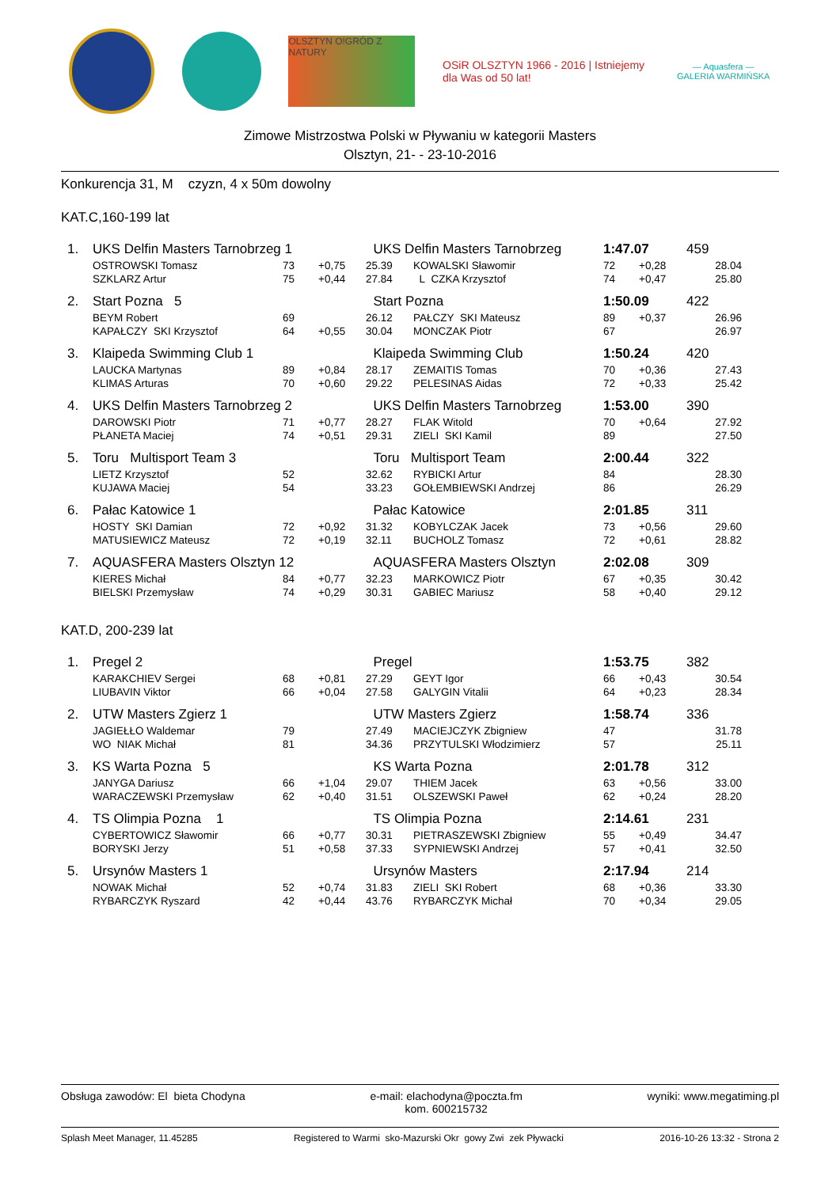OLSZTYN O!GRÓD Z NATURY
OSiR OLSZTYN 1966 - 2016 | Istniejemy dla Was od 50 lat!
— Aquasfera —
GALERIA WARMIŃSKA
Zimowe Mistrzostwa Polski w Pływaniu w kategorii Masters
Olsztyn, 21- - 23-10-2016
Konkurencja 31, M czyzn, 4 x 50m dowolny
KAT.C,160-199 lat
| 1. | UKS Delfin Masters Tarnobrzeg 1 | | | UKS Delfin Masters Tarnobrzeg | | 1:47.07 | | 459 |
| | OSTROWSKI Tomasz | 73 | +0,75 | 25.39 | KOWALSKI Sławomir | 72 | +0,28 | 28.04 |
| | SZKLARZ Artur | 75 | +0,44 | 27.84 | L CZKA Krzysztof | 74 | +0,47 | 25.80 |
| 2. | Start Pozna 5 | | | Start Pozna | | 1:50.09 | | 422 |
| | BEYM Robert | 69 | | 26.12 | PAŁCZY SKI Mateusz | 89 | +0,37 | 26.96 |
| | KAPAŁCZY SKI Krzysztof | 64 | +0,55 | 30.04 | MONCZAK Piotr | 67 | | 26.97 |
| 3. | Klaipeda Swimming Club 1 | | | Klaipeda Swimming Club | | 1:50.24 | | 420 |
| | LAUCKA Martynas | 89 | +0,84 | 28.17 | ZEMAITIS Tomas | 70 | +0,36 | 27.43 |
| | KLIMAS Arturas | 70 | +0,60 | 29.22 | PELESINAS Aidas | 72 | +0,33 | 25.42 |
| 4. | UKS Delfin Masters Tarnobrzeg 2 | | | UKS Delfin Masters Tarnobrzeg | | 1:53.00 | | 390 |
| | DAROWSKI Piotr | 71 | +0,77 | 28.27 | FLAK Witold | 70 | +0,64 | 27.92 |
| | PŁANETA Maciej | 74 | +0,51 | 29.31 | ZIELI SKI Kamil | 89 | | 27.50 |
| 5. | Toru Multisport Team 3 | | | Toru Multisport Team | | 2:00.44 | | 322 |
| | LIETZ Krzysztof | 52 | | 32.62 | RYBICKI Artur | 84 | | 28.30 |
| | KUJAWA Maciej | 54 | | 33.23 | GOŁEMBIEWSKI Andrzej | 86 | | 26.29 |
| 6. | Pałac Katowice 1 | | | Pałac Katowice | | 2:01.85 | | 311 |
| | HOSTY SKI Damian | 72 | +0,92 | 31.32 | KOBYLCZAK Jacek | 73 | +0,56 | 29.60 |
| | MATUSIEWICZ Mateusz | 72 | +0,19 | 32.11 | BUCHOLZ Tomasz | 72 | +0,61 | 28.82 |
| 7. | AQUASFERA Masters Olsztyn 12 | | | AQUASFERA Masters Olsztyn | | 2:02.08 | | 309 |
| | KIERES Michał | 84 | +0,77 | 32.23 | MARKOWICZ Piotr | 67 | +0,35 | 30.42 |
| | BIELSKI Przemysław | 74 | +0,29 | 30.31 | GABIEC Mariusz | 58 | +0,40 | 29.12 |
KAT.D, 200-239 lat
| 1. | Pregel 2 | | | Pregel | | 1:53.75 | | 382 |
| | KARAKCHIEV Sergei | 68 | +0,81 | 27.29 | GEYT Igor | 66 | +0,43 | 30.54 |
| | LIUBAVIN Viktor | 66 | +0,04 | 27.58 | GALYGIN Vitalii | 64 | +0,23 | 28.34 |
| 2. | UTW Masters Zgierz 1 | | | UTW Masters Zgierz | | 1:58.74 | | 336 |
| | JAGIEŁŁO Waldemar | 79 | | 27.49 | MACIEJCZYK Zbigniew | 47 | | 31.78 |
| | WO NIAK Michał | 81 | | 34.36 | PRZYTULSKI Włodzimierz | 57 | | 25.11 |
| 3. | KS Warta Pozna 5 | | | KS Warta Pozna | | 2:01.78 | | 312 |
| | JANYGA Dariusz | 66 | +1,04 | 29.07 | THIEM Jacek | 63 | +0,56 | 33.00 |
| | WARACZEWSKI Przemysław | 62 | +0,40 | 31.51 | OLSZEWSKI Paweł | 62 | +0,24 | 28.20 |
| 4. | TS Olimpia Pozna 1 | | | TS Olimpia Pozna | | 2:14.61 | | 231 |
| | CYBERTOWICZ Sławomir | 66 | +0,77 | 30.31 | PIETRASZEWSKI Zbigniew | 55 | +0,49 | 34.47 |
| | BORYSKI Jerzy | 51 | +0,58 | 37.33 | SYPNIEWSKI Andrzej | 57 | +0,41 | 32.50 |
| 5. | Ursynów Masters 1 | | | Ursynów Masters | | 2:17.94 | | 214 |
| | NOWAK Michał | 52 | +0,74 | 31.83 | ZIELI SKI Robert | 68 | +0,36 | 33.30 |
| | RYBARCZYK Ryszard | 42 | +0,44 | 43.76 | RYBARCZYK Michał | 70 | +0,34 | 29.05 |
Obsługa zawodów: El bieta Chodyna
e-mail: elachodyna@poczta.fm
kom. 600215732
wyniki: www.megatiming.pl
Splash Meet Manager, 11.45285 Registered to Warmi sko-Mazurski Okr gowy Zwi zek Pływacki
2016-10-26 13:32 - Strona 2